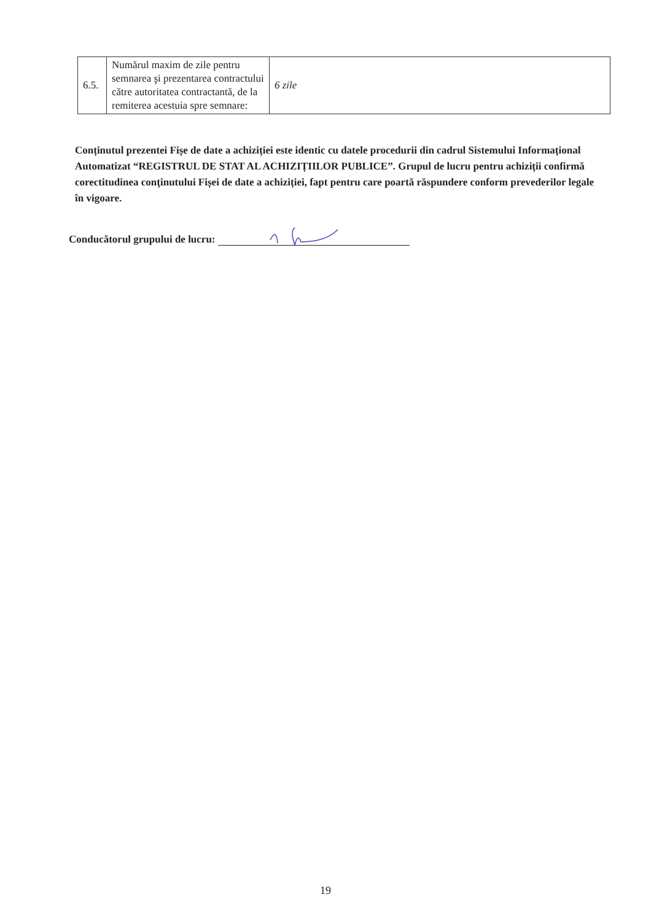| 6.5. | Numărul maxim de zile pentru semnarea şi prezentarea contractului către autoritatea contractantă, de la remiterea acestuia spre semnare: | 6 zile |
Conținutul prezentei Fișe de date a achiziției este identic cu datele procedurii din cadrul Sistemului Informațional Automatizat “REGISTRUL DE STAT AL ACHIZIȚIILOR PUBLICE”. Grupul de lucru pentru achiziții confirmă corectitudinea conținutului Fișei de date a achiziției, fapt pentru care poartă răspundere conform prevederilor legale în vigoare.
Conducătorul grupului de lucru:
19